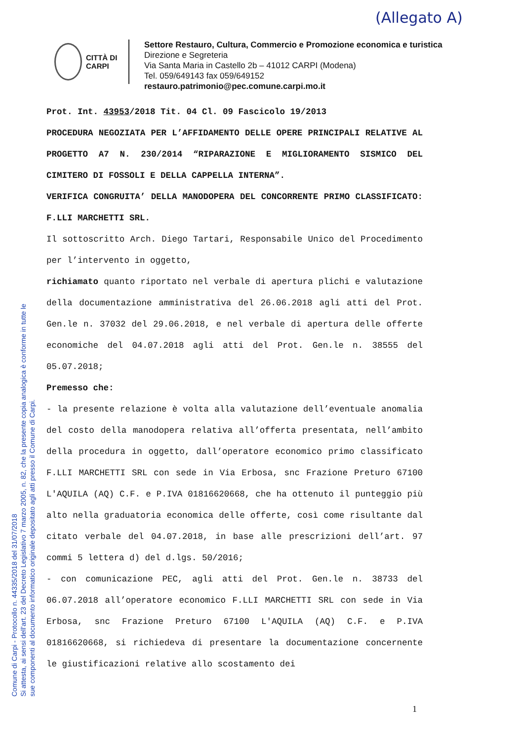(Allegato A)
CITTÀ DI
CARPI
Settore Restauro, Cultura, Commercio e Promozione economica e turistica
Direzione e Segreteria
Via Santa Maria in Castello 2b – 41012 CARPI (Modena)
Tel. 059/649143 fax 059/649152
restauro.patrimonio@pec.comune.carpi.mo.it
Prot. Int. 43953/2018 Tit. 04 Cl. 09 Fascicolo 19/2013
PROCEDURA NEGOZIATA PER L’AFFIDAMENTO DELLE OPERE PRINCIPALI RELATIVE AL PROGETTO A7 N. 230/2014 “RIPARAZIONE E MIGLIORAMENTO SISMICO DEL CIMITERO DI FOSSOLI E DELLA CAPPELLA INTERNA”.
VERIFICA CONGRUITA’ DELLA MANODOPERA DEL CONCORRENTE PRIMO CLASSIFICATO: F.LLI MARCHETTI SRL.
Il sottoscritto Arch. Diego Tartari, Responsabile Unico del Procedimento per l’intervento in oggetto,
richiamato quanto riportato nel verbale di apertura plichi e valutazione della documentazione amministrativa del 26.06.2018 agli atti del Prot. Gen.le n. 37032 del 29.06.2018, e nel verbale di apertura delle offerte economiche del 04.07.2018 agli atti del Prot. Gen.le n. 38555 del 05.07.2018;
Premesso che:
- la presente relazione è volta alla valutazione dell’eventuale anomalia del costo della manodopera relativa all’offerta presentata, nell’ambito della procedura in oggetto, dall’operatore economico primo classificato F.LLI MARCHETTI SRL con sede in Via Erbosa, snc Frazione Preturo 67100 L'AQUILA (AQ) C.F. e P.IVA 01816620668, che ha ottenuto il punteggio più alto nella graduatoria economica delle offerte, così come risultante dal citato verbale del 04.07.2018, in base alle prescrizioni dell’art. 97 commi 5 lettera d) del d.lgs. 50/2016;
- con comunicazione PEC, agli atti del Prot. Gen.le n. 38733 del 06.07.2018 all’operatore economico F.LLI MARCHETTI SRL con sede in Via Erbosa, snc Frazione Preturo 67100 L'AQUILA (AQ) C.F. e P.IVA 01816620668, si richiedeva di presentare la documentazione concernente le giustificazioni relative allo scostamento dei
Comune di Carpi - Protocollo n. 44335/2018 del 31/07/2018
Si attesta, ai sensi dell'art. 23 del Decreto Legislativo 7 marzo 2005, n. 82, che la presente copia analogica è conforme in tutte le
sue componenti al documento informatico originale depositato agli atti presso il Comune di Carpi.
1